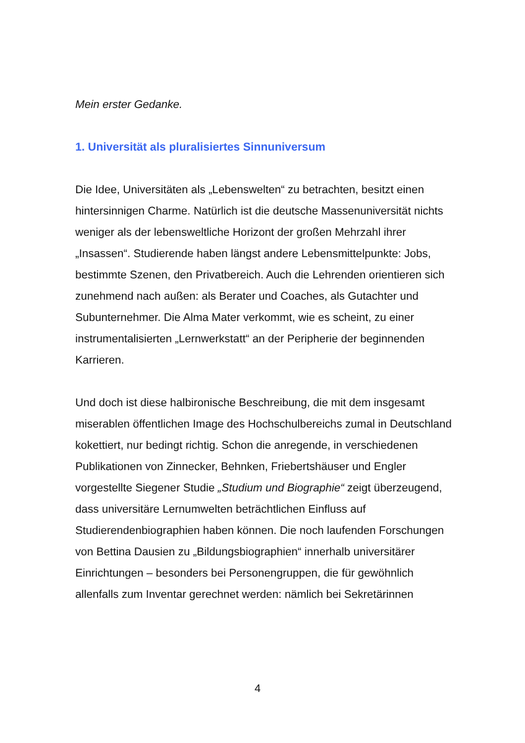Mein erster Gedanke.
1. Universität als pluralisiertes Sinnuniversum
Die Idee, Universitäten als „Lebenswelten“ zu betrachten, besitzt einen hintersinnigen Charme. Natürlich ist die deutsche Massenuniversität nichts weniger als der lebensweltliche Horizont der großen Mehrzahl ihrer „Insassen“. Studierende haben längst andere Lebensmittelpunkte: Jobs, bestimmte Szenen, den Privatbereich. Auch die Lehrenden orientieren sich zunehmend nach außen: als Berater und Coaches, als Gutachter und Subunternehmer. Die Alma Mater verkommt, wie es scheint, zu einer instrumentalisierten „Lernwerkstatt“ an der Peripherie der beginnenden Karrieren.
Und doch ist diese halbironische Beschreibung, die mit dem insgesamt miserablen öffentlichen Image des Hochschulbereichs zumal in Deutschland kokettiert, nur bedingt richtig. Schon die anregende, in verschiedenen Publikationen von Zinnecker, Behnken, Friebertshäuser und Engler vorgestellte Siegener Studie „Studium und Biographie“ zeigt überzeugend, dass universitäre Lernumwelten beträchtlichen Einfluss auf Studierendenbiographien haben können. Die noch laufenden Forschungen von Bettina Dausien zu „Bildungsbiographien“ innerhalb universitärer Einrichtungen – besonders bei Personengruppen, die für gewöhnlich allenfalls zum Inventar gerechnet werden: nämlich bei Sekretärinnen
4